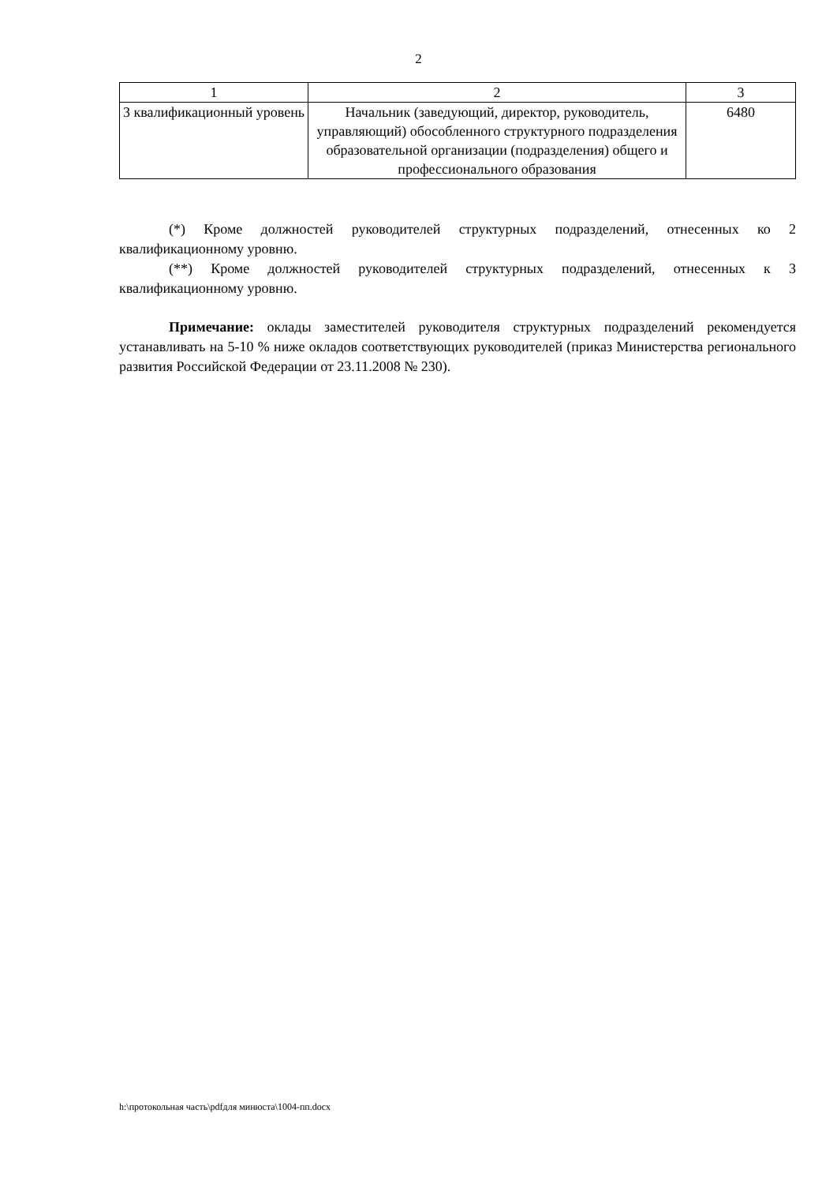2
| 1 | 2 | 3 |
| 3 квалификационный уровень | Начальник (заведующий, директор, руководитель, управляющий) обособленного структурного подразделения образовательной организации (подразделения) общего и профессионального образования | 6480 |
(*) Кроме должностей руководителей структурных подразделений, отнесенных ко 2 квалификационному уровню.
(**) Кроме должностей руководителей структурных подразделений, отнесенных к 3 квалификационному уровню.
Примечание: оклады заместителей руководителя структурных подразделений рекомендуется устанавливать на 5-10 % ниже окладов соответствующих руководителей (приказ Министерства регионального развития Российской Федерации от 23.11.2008 № 230).
h:\протокольная часть\pdfдля минюста\1004-пп.docx